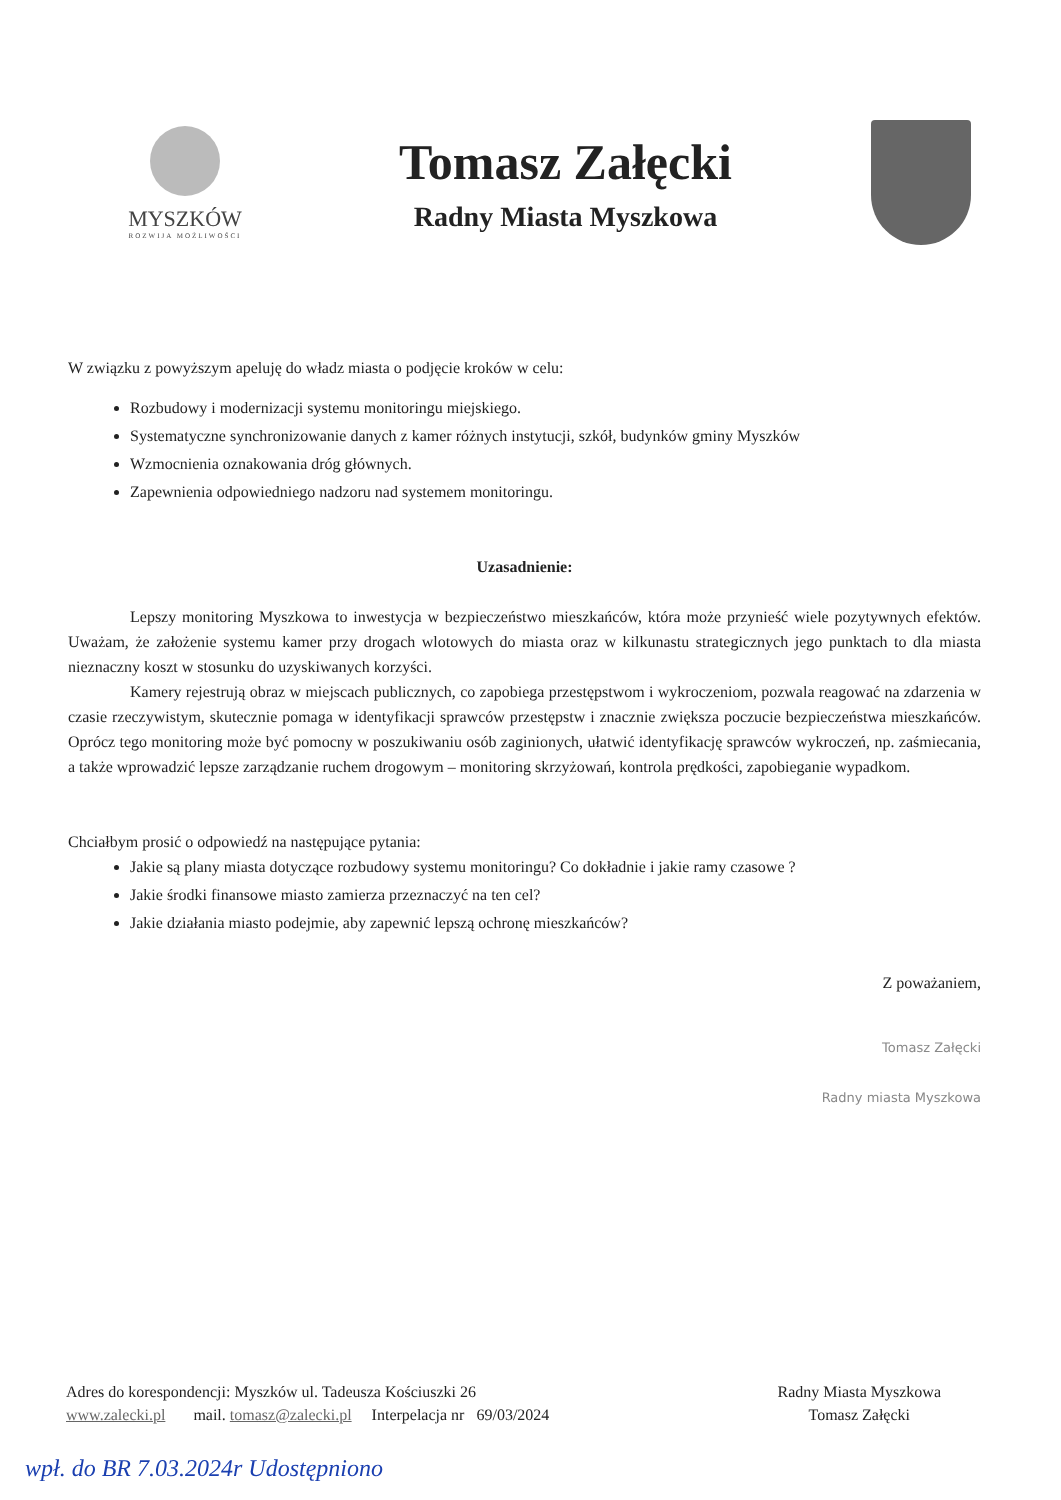MYSZKÓW
ROZWIJA MOŻLIWOŚCI
Tomasz Załęcki
Radny Miasta Myszkowa
W związku z powyższym apeluję do władz miasta o podjęcie kroków w celu:
Rozbudowy i modernizacji systemu monitoringu miejskiego.
Systematyczne synchronizowanie danych z kamer różnych instytucji, szkół, budynków gminy Myszków
Wzmocnienia oznakowania dróg głównych.
Zapewnienia odpowiedniego nadzoru nad systemem monitoringu.
Uzasadnienie:
Lepszy monitoring Myszkowa to inwestycja w bezpieczeństwo mieszkańców, która może przynieść wiele pozytywnych efektów. Uważam, że założenie systemu kamer przy drogach wlotowych do miasta oraz w kilkunastu strategicznych jego punktach to dla miasta nieznaczny koszt w stosunku do uzyskiwanych korzyści.
Kamery rejestrują obraz w miejscach publicznych, co zapobiega przestępstwom i wykroczeniom, pozwala reagować na zdarzenia w czasie rzeczywistym, skutecznie pomaga w identyfikacji sprawców przestępstw i znacznie zwiększa poczucie bezpieczeństwa mieszkańców. Oprócz tego monitoring może być pomocny w poszukiwaniu osób zaginionych, ułatwić identyfikację sprawców wykroczeń, np. zaśmiecania, a także wprowadzić lepsze zarządzanie ruchem drogowym – monitoring skrzyżowań, kontrola prędkości, zapobieganie wypadkom.
Chciałbym prosić o odpowiedź na następujące pytania:
Jakie są plany miasta dotyczące rozbudowy systemu monitoringu? Co dokładnie i jakie ramy czasowe ?
Jakie środki finansowe miasto zamierza przeznaczyć na ten cel?
Jakie działania miasto podejmie, aby zapewnić lepszą ochronę mieszkańców?
Z poważaniem,
Tomasz Załęcki
Radny miasta Myszkowa
Adres do korespondencji: Myszków ul. Tadeusza Kościuszki 26
www.zalecki.pl mail. tomasz@zalecki.pl Interpelacja nr 69/03/2024
Radny Miasta Myszkowa
Tomasz Załęcki
wpł. do BR 7.03.2024r Udostępniono